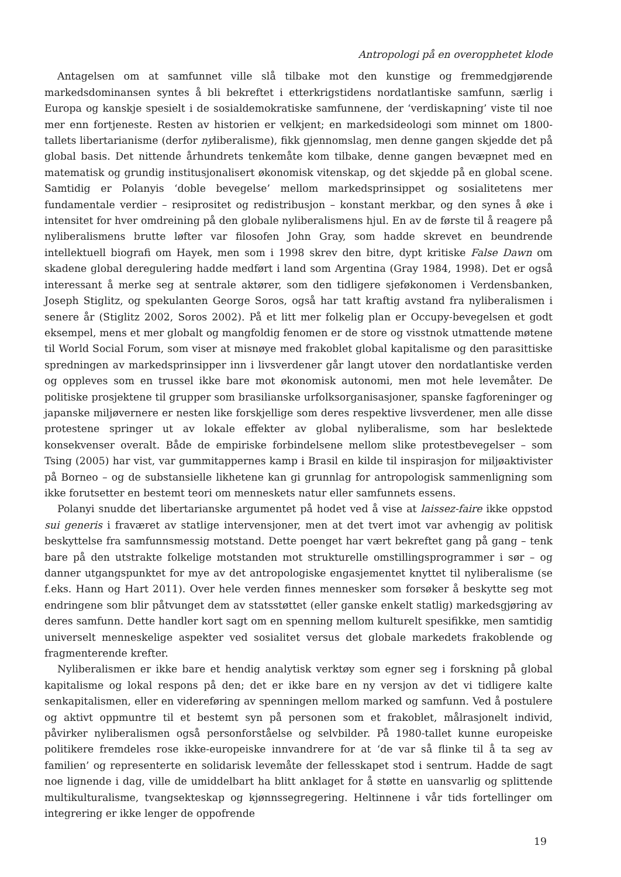Antropologi på en overopphetet klode
Antagelsen om at samfunnet ville slå tilbake mot den kunstige og fremmedgjørende markedsdominansen syntes å bli bekreftet i etterkrigstidens nordatlantiske samfunn, særlig i Europa og kanskje spesielt i de sosialdemokratiske samfunnene, der ‘verdiskapning’ viste til noe mer enn fortjeneste. Resten av historien er velkjent; en markedsideologi som minnet om 1800-tallets libertarianisme (derfor nyliberalisme), fikk gjennomslag, men denne gangen skjedde det på global basis. Det nittende århundrets tenkemåte kom tilbake, denne gangen bevæpnet med en matematisk og grundig institusjonalisert økonomisk vitenskap, og det skjedde på en global scene. Samtidig er Polanyis ‘doble bevegelse’ mellom markedsprinsippet og sosialitetens mer fundamentale verdier – resiprositet og redistribusjon – konstant merkbar, og den synes å øke i intensitet for hver omdreining på den globale nyliberalismens hjul. En av de første til å reagere på nyliberalismens brutte løfter var filosofen John Gray, som hadde skrevet en beundrende intellektuell biografi om Hayek, men som i 1998 skrev den bitre, dypt kritiske False Dawn om skadene global deregulering hadde medført i land som Argentina (Gray 1984, 1998). Det er også interessant å merke seg at sentrale aktører, som den tidligere sjeføkonomen i Verdensbanken, Joseph Stiglitz, og spekulanten George Soros, også har tatt kraftig avstand fra nyliberalismen i senere år (Stiglitz 2002, Soros 2002). På et litt mer folkelig plan er Occupy-bevegelsen et godt eksempel, mens et mer globalt og mangfoldig fenomen er de store og visstnok utmattende møtene til World Social Forum, som viser at misnøye med frakoblet global kapitalisme og den parasittiske spredningen av markedsprinsipper inn i livsverdener går langt utover den nordatlantiske verden og oppleves som en trussel ikke bare mot økonomisk autonomi, men mot hele levemåter. De politiske prosjektene til grupper som brasilianske urfolksorganisasjoner, spanske fagforeninger og japanske miljøvernere er nesten like forskjellige som deres respektive livsverdener, men alle disse protestene springer ut av lokale effekter av global nyliberalisme, som har beslektede konsekvenser overalt. Både de empiriske forbindelsene mellom slike protestbevegelser – som Tsing (2005) har vist, var gummitappernes kamp i Brasil en kilde til inspirasjon for miljøaktivister på Borneo – og de substansielle likhetene kan gi grunnlag for antropologisk sammenligning som ikke forutsetter en bestemt teori om menneskets natur eller samfunnets essens.
Polanyi snudde det libertarianske argumentet på hodet ved å vise at laissez-faire ikke oppstod sui generis i fraværet av statlige intervensjoner, men at det tvert imot var avhengig av politisk beskyttelse fra samfunnsmessig motstand. Dette poenget har vært bekreftet gang på gang – tenk bare på den utstrakte folkelige motstanden mot strukturelle omstillingsprogrammer i sør – og danner utgangspunktet for mye av det antropologiske engasjementet knyttet til nyliberalisme (se f.eks. Hann og Hart 2011). Over hele verden finnes mennesker som forsøker å beskytte seg mot endringene som blir påtvunget dem av statsstøttet (eller ganske enkelt statlig) markedsgjøring av deres samfunn. Dette handler kort sagt om en spenning mellom kulturelt spesifikke, men samtidig universelt menneskelige aspekter ved sosialitet versus det globale markedets frakoblende og fragmenterende krefter.
Nyliberalismen er ikke bare et hendig analytisk verktøy som egner seg i forskning på global kapitalisme og lokal respons på den; det er ikke bare en ny versjon av det vi tidligere kalte senkapitalismen, eller en videreføring av spenningen mellom marked og samfunn. Ved å postulere og aktivt oppmuntre til et bestemt syn på personen som et frakoblet, målrasjonelt individ, påvirker nyliberalismen også personforståelse og selvbilder. På 1980-tallet kunne europeiske politikere fremdeles rose ikke-europeiske innvandrere for at ‘de var så flinke til å ta seg av familien’ og representerte en solidarisk levemåte der fellesskapet stod i sentrum. Hadde de sagt noe lignende i dag, ville de umiddelbart ha blitt anklaget for å støtte en uansvarlig og splittende multikulturalisme, tvangsekteskap og kjønnssegregering. Heltinnene i vår tids fortellinger om integrering er ikke lenger de oppofrende
19